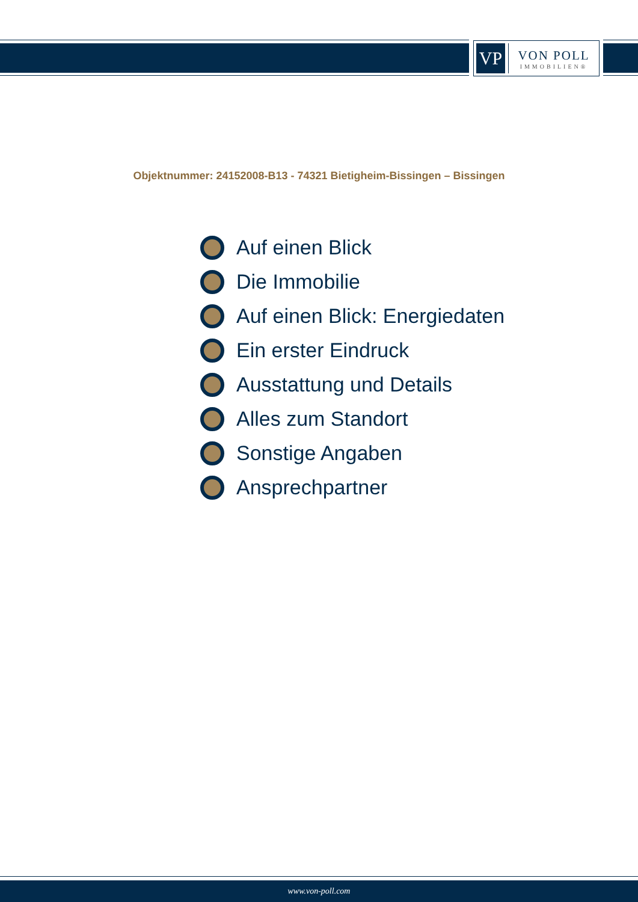VP
VON POLL
IMMOBILIEN®
Objektnummer: 24152008-B13 - 74321 Bietigheim-Bissingen – Bissingen
Auf einen Blick
Die Immobilie
Auf einen Blick: Energiedaten
Ein erster Eindruck
Ausstattung und Details
Alles zum Standort
Sonstige Angaben
Ansprechpartner
www.von-poll.com